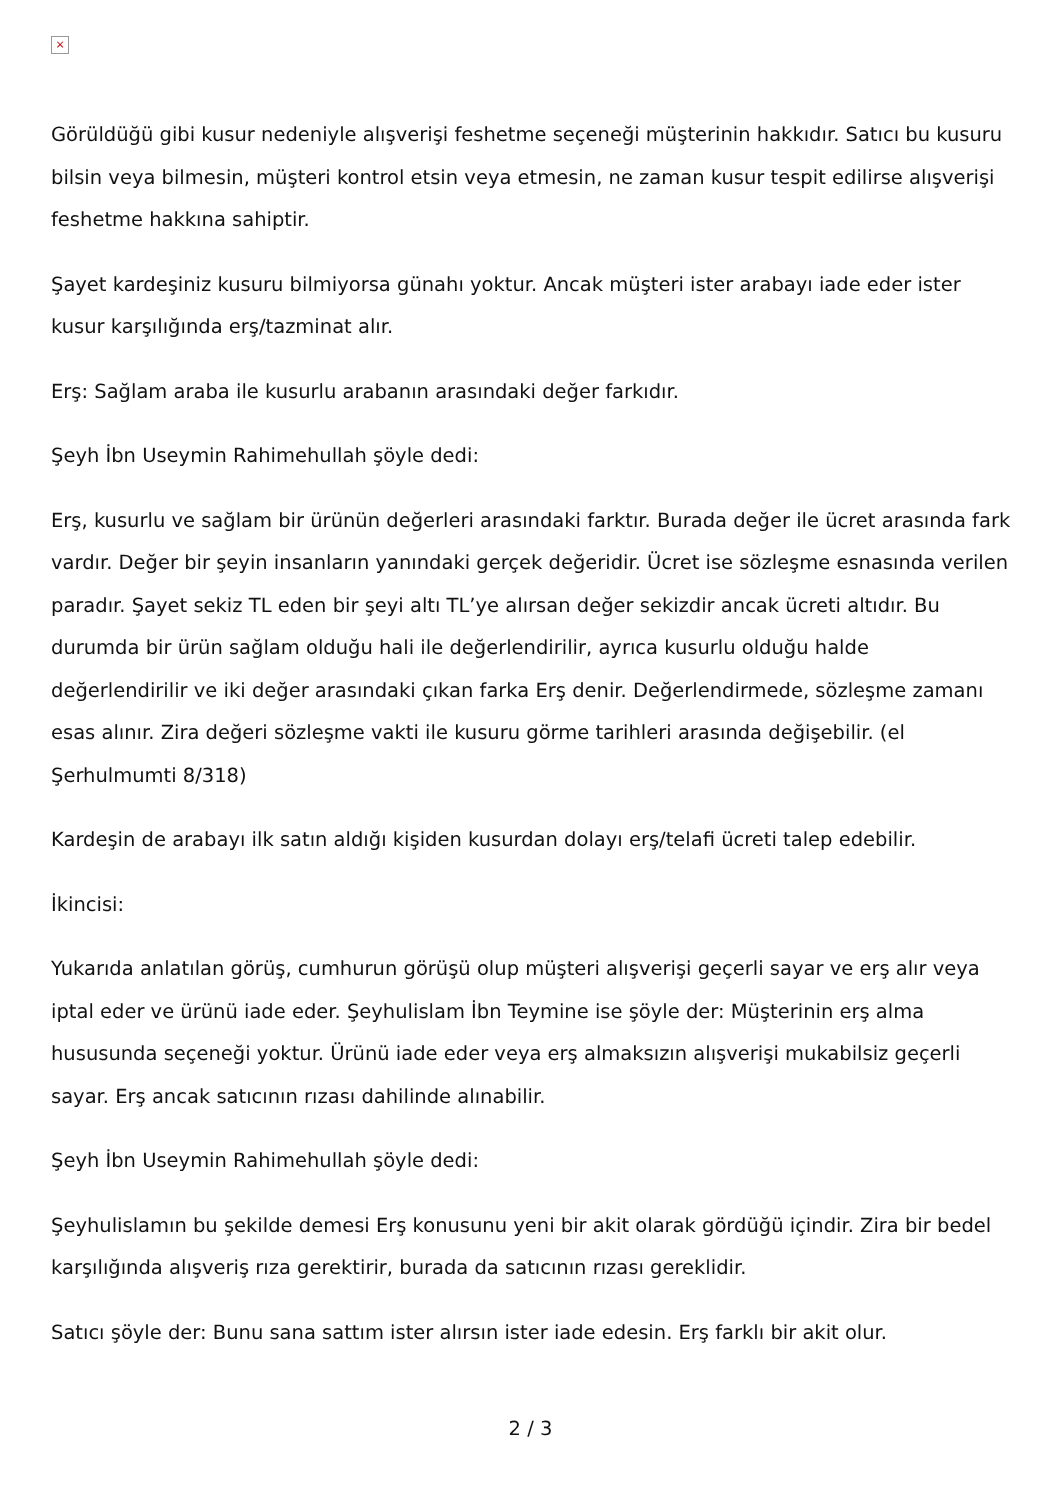×
Görüldüğü gibi kusur nedeniyle alışverişi feshetme seçeneği müşterinin hakkıdır. Satıcı bu kusuru bilsin veya bilmesin, müşteri kontrol etsin veya etmesin, ne zaman kusur tespit edilirse alışverişi feshetme hakkına sahiptir.
Şayet kardeşiniz kusuru bilmiyorsa günahı yoktur. Ancak müşteri ister arabayı iade eder ister kusur karşılığında erş/tazminat alır.
Erş: Sağlam araba ile kusurlu arabanın arasındaki değer farkıdır.
Şeyh İbn Useymin Rahimehullah şöyle dedi:
Erş, kusurlu ve sağlam bir ürünün değerleri arasındaki farktır. Burada değer ile ücret arasında fark vardır. Değer bir şeyin insanların yanındaki gerçek değeridir. Ücret ise sözleşme esnasında verilen paradır. Şayet sekiz TL eden bir şeyi altı TL’ye alırsan değer sekizdir ancak ücreti altıdır. Bu durumda bir ürün sağlam olduğu hali ile değerlendirilir, ayrıca kusurlu olduğu halde değerlendirilir ve iki değer arasındaki çıkan farka Erş denir. Değerlendirmede, sözleşme zamanı esas alınır. Zira değeri sözleşme vakti ile kusuru görme tarihleri arasında değişebilir. (el Şerhulmumti 8/318)
Kardeşin de arabayı ilk satın aldığı kişiden kusurdan dolayı erş/telafi ücreti talep edebilir.
İkincisi:
Yukarıda anlatılan görüş, cumhurun görüşü olup müşteri alışverişi geçerli sayar ve erş alır veya iptal eder ve ürünü iade eder. Şeyhulislam İbn Teymine ise şöyle der: Müşterinin erş alma hususunda seçeneği yoktur. Ürünü iade eder veya erş almaksızın alışverişi mukabilsiz geçerli sayar. Erş ancak satıcının rızası dahilinde alınabilir.
Şeyh İbn Useymin Rahimehullah şöyle dedi:
Şeyhulislamın bu şekilde demesi Erş konusunu yeni bir akit olarak gördüğü içindir. Zira bir bedel karşılığında alışveriş rıza gerektirir, burada da satıcının rızası gereklidir.
Satıcı şöyle der: Bunu sana sattım ister alırsın ister iade edesin. Erş farklı bir akit olur.
2 / 3